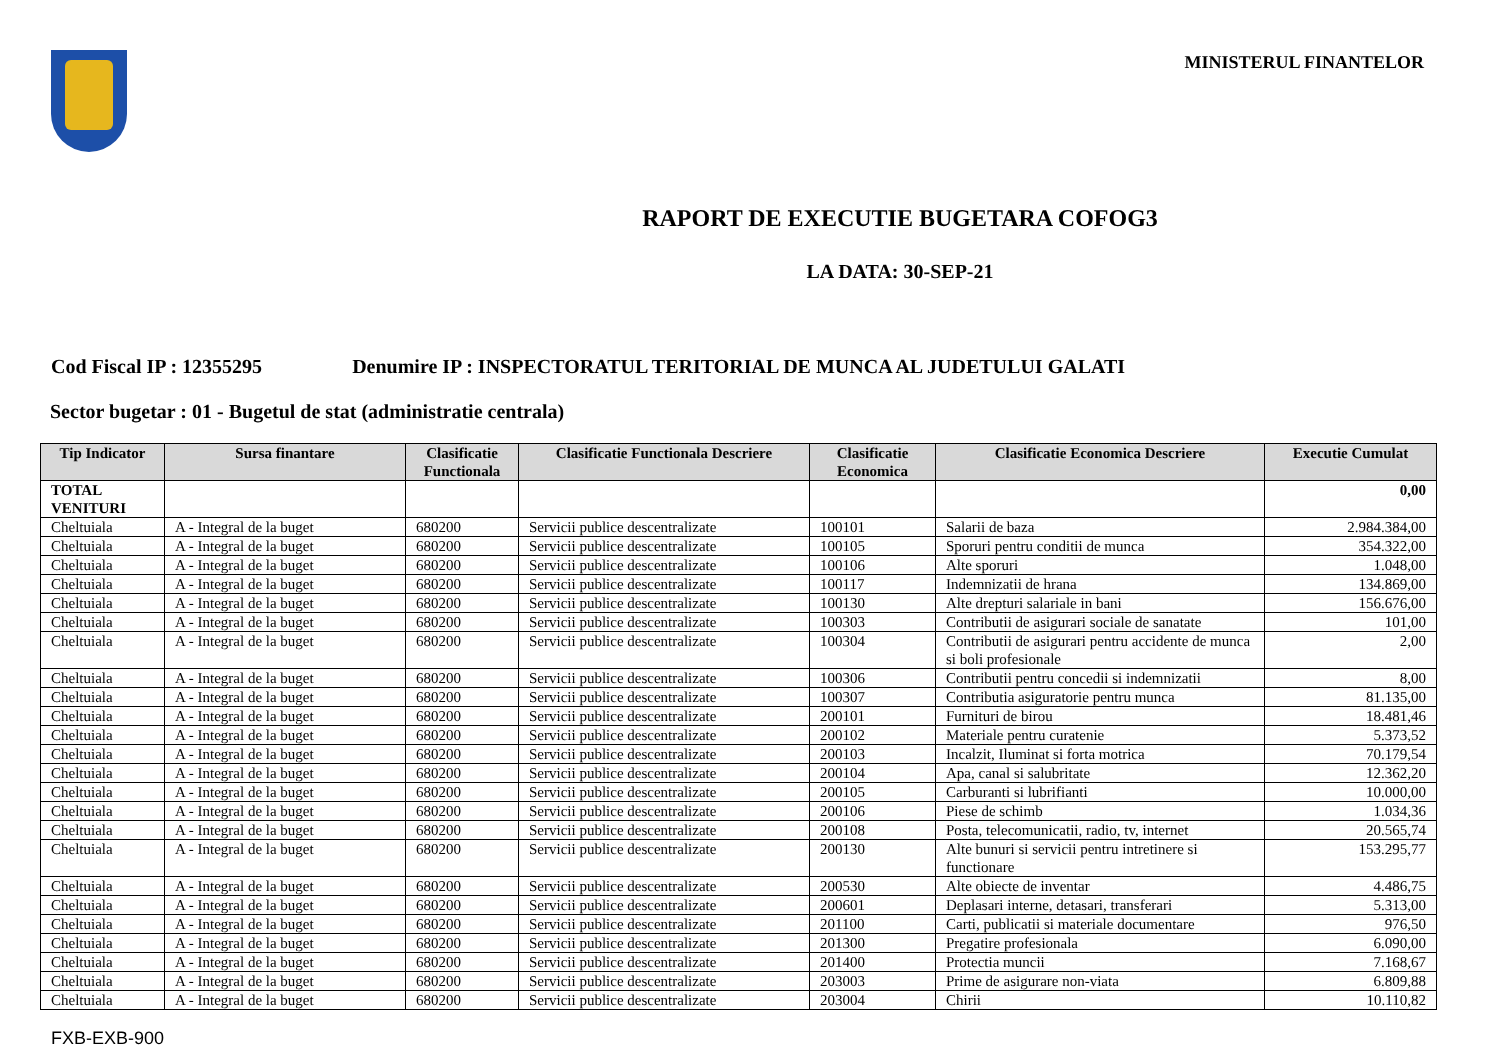MINISTERUL FINANTELOR
RAPORT DE EXECUTIE BUGETARA COFOG3
LA DATA: 30-SEP-21
Cod Fiscal IP : 12355295 Denumire IP : INSPECTORATUL TERITORIAL DE MUNCA AL JUDETULUI GALATI
Sector bugetar : 01 - Bugetul de stat (administratie centrala)
| Tip Indicator | Sursa finantare | Clasificatie Functionala | Clasificatie Functionala Descriere | Clasificatie Economica | Clasificatie Economica Descriere | Executie Cumulat |
| --- | --- | --- | --- | --- | --- | --- |
| TOTAL VENITURI | | | | | | 0,00 |
| Cheltuiala | A - Integral de la buget | 680200 | Servicii publice descentralizate | 100101 | Salarii de baza | 2.984.384,00 |
| Cheltuiala | A - Integral de la buget | 680200 | Servicii publice descentralizate | 100105 | Sporuri pentru conditii de munca | 354.322,00 |
| Cheltuiala | A - Integral de la buget | 680200 | Servicii publice descentralizate | 100106 | Alte sporuri | 1.048,00 |
| Cheltuiala | A - Integral de la buget | 680200 | Servicii publice descentralizate | 100117 | Indemnizatii de hrana | 134.869,00 |
| Cheltuiala | A - Integral de la buget | 680200 | Servicii publice descentralizate | 100130 | Alte drepturi salariale in bani | 156.676,00 |
| Cheltuiala | A - Integral de la buget | 680200 | Servicii publice descentralizate | 100303 | Contributii de asigurari sociale de sanatate | 101,00 |
| Cheltuiala | A - Integral de la buget | 680200 | Servicii publice descentralizate | 100304 | Contributii de asigurari pentru accidente de munca si boli profesionale | 2,00 |
| Cheltuiala | A - Integral de la buget | 680200 | Servicii publice descentralizate | 100306 | Contributii pentru concedii si indemnizatii | 8,00 |
| Cheltuiala | A - Integral de la buget | 680200 | Servicii publice descentralizate | 100307 | Contributia asiguratorie pentru munca | 81.135,00 |
| Cheltuiala | A - Integral de la buget | 680200 | Servicii publice descentralizate | 200101 | Furnituri de birou | 18.481,46 |
| Cheltuiala | A - Integral de la buget | 680200 | Servicii publice descentralizate | 200102 | Materiale pentru curatenie | 5.373,52 |
| Cheltuiala | A - Integral de la buget | 680200 | Servicii publice descentralizate | 200103 | Incalzit, Iluminat si forta motrica | 70.179,54 |
| Cheltuiala | A - Integral de la buget | 680200 | Servicii publice descentralizate | 200104 | Apa, canal si salubritate | 12.362,20 |
| Cheltuiala | A - Integral de la buget | 680200 | Servicii publice descentralizate | 200105 | Carburanti si lubrifianti | 10.000,00 |
| Cheltuiala | A - Integral de la buget | 680200 | Servicii publice descentralizate | 200106 | Piese de schimb | 1.034,36 |
| Cheltuiala | A - Integral de la buget | 680200 | Servicii publice descentralizate | 200108 | Posta, telecomunicatii, radio, tv, internet | 20.565,74 |
| Cheltuiala | A - Integral de la buget | 680200 | Servicii publice descentralizate | 200130 | Alte bunuri si servicii pentru intretinere si functionare | 153.295,77 |
| Cheltuiala | A - Integral de la buget | 680200 | Servicii publice descentralizate | 200530 | Alte obiecte de inventar | 4.486,75 |
| Cheltuiala | A - Integral de la buget | 680200 | Servicii publice descentralizate | 200601 | Deplasari interne, detasari, transferari | 5.313,00 |
| Cheltuiala | A - Integral de la buget | 680200 | Servicii publice descentralizate | 201100 | Carti, publicatii si materiale documentare | 976,50 |
| Cheltuiala | A - Integral de la buget | 680200 | Servicii publice descentralizate | 201300 | Pregatire profesionala | 6.090,00 |
| Cheltuiala | A - Integral de la buget | 680200 | Servicii publice descentralizate | 201400 | Protectia muncii | 7.168,67 |
| Cheltuiala | A - Integral de la buget | 680200 | Servicii publice descentralizate | 203003 | Prime de asigurare non-viata | 6.809,88 |
| Cheltuiala | A - Integral de la buget | 680200 | Servicii publice descentralizate | 203004 | Chirii | 10.110,82 |
FXB-EXB-900